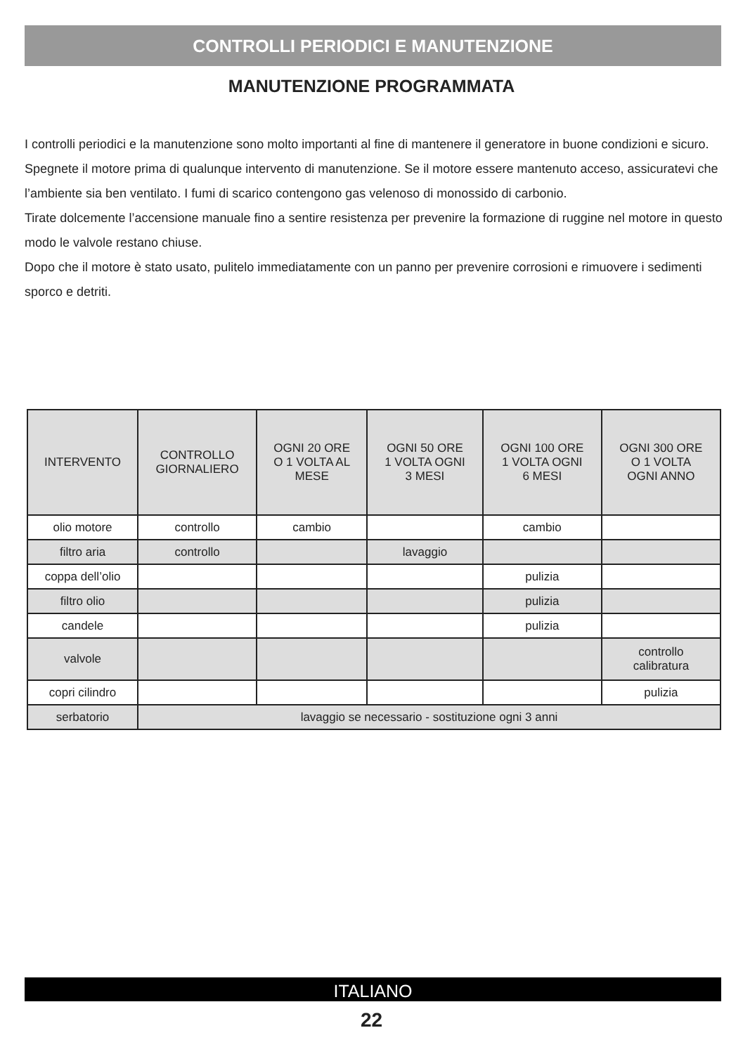CONTROLLI PERIODICI E MANUTENZIONE
MANUTENZIONE PROGRAMMATA
I controlli periodici e la manutenzione sono molto importanti al fine di mantenere il generatore in buone condizioni e sicuro. Spegnete il motore prima di qualunque intervento di manutenzione. Se il motore essere mantenuto acceso, assicuratevi che l’ambiente sia ben ventilato. I fumi di scarico contengono gas velenoso di monossido di carbonio.
Tirate dolcemente l’accensione manuale fino a sentire resistenza per prevenire la formazione di ruggine nel motore in questo modo le valvole restano chiuse.
Dopo che il motore è stato usato, pulitelo immediatamente con un panno per prevenire corrosioni e rimuovere i sedimenti sporco e detriti.
| INTERVENTO | CONTROLLO GIORNALIERO | OGNI 20 ORE O 1 VOLTA AL MESE | OGNI 50 ORE 1 VOLTA OGNI 3 MESI | OGNI 100 ORE 1 VOLTA OGNI 6 MESI | OGNI 300 ORE O 1 VOLTA OGNI ANNO |
| --- | --- | --- | --- | --- | --- |
| olio motore | controllo | cambio | | cambio | |
| filtro aria | controllo | | lavaggio | | |
| coppa dell’olio | | | | pulizia | |
| filtro olio | | | | pulizia | |
| candele | | | | pulizia | |
| valvole | | | | | controllo calibratura |
| copri cilindro | | | | | pulizia |
| serbatorio | lavaggio se necessario - sostituzione ogni 3 anni | | | | |
ITALIANO
22